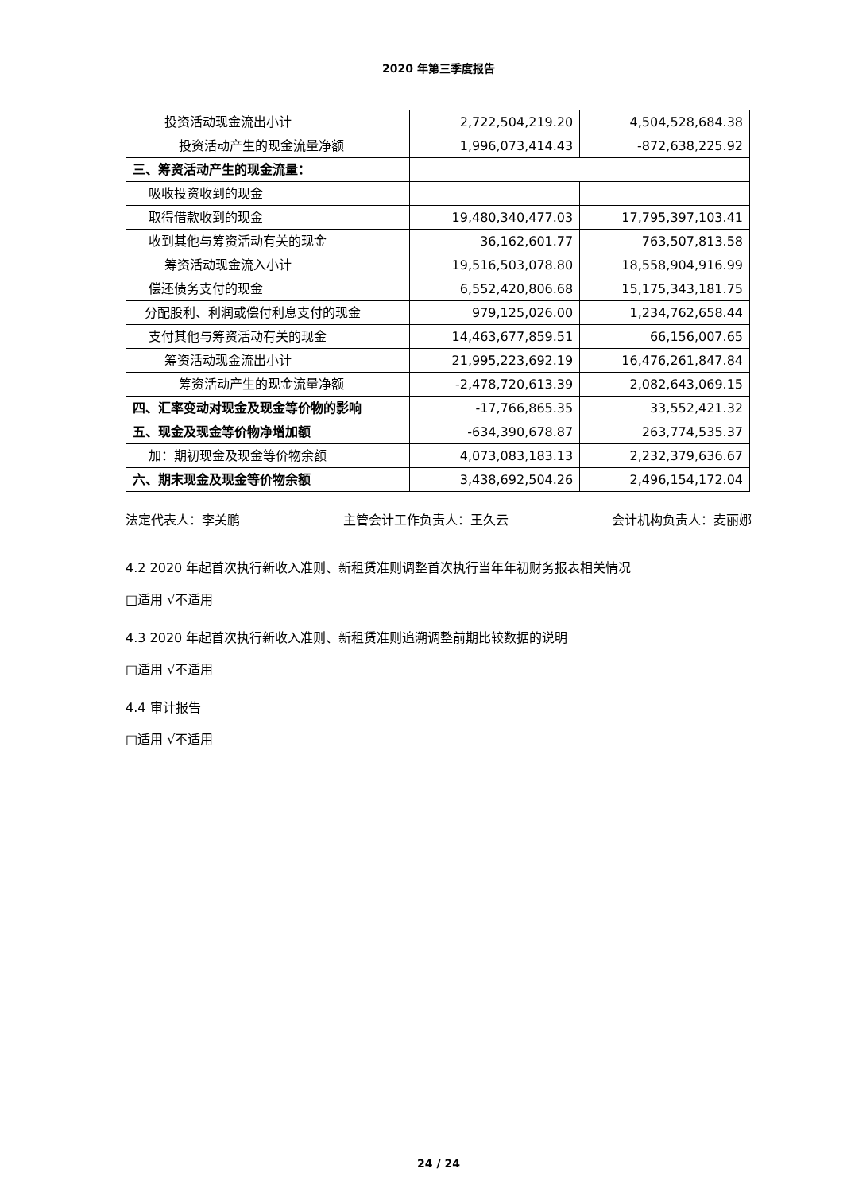2020 年第三季度报告
| 投资活动现金流出小计 | 2,722,504,219.20 | 4,504,528,684.38 |
| 投资活动产生的现金流量净额 | 1,996,073,414.43 | -872,638,225.92 |
| 三、筹资活动产生的现金流量： | | |
| 吸收投资收到的现金 | | |
| 取得借款收到的现金 | 19,480,340,477.03 | 17,795,397,103.41 |
| 收到其他与筹资活动有关的现金 | 36,162,601.77 | 763,507,813.58 |
| 筹资活动现金流入小计 | 19,516,503,078.80 | 18,558,904,916.99 |
| 偿还债务支付的现金 | 6,552,420,806.68 | 15,175,343,181.75 |
| 分配股利、利润或偿付利息支付的现金 | 979,125,026.00 | 1,234,762,658.44 |
| 支付其他与筹资活动有关的现金 | 14,463,677,859.51 | 66,156,007.65 |
| 筹资活动现金流出小计 | 21,995,223,692.19 | 16,476,261,847.84 |
| 筹资活动产生的现金流量净额 | -2,478,720,613.39 | 2,082,643,069.15 |
| 四、汇率变动对现金及现金等价物的影响 | -17,766,865.35 | 33,552,421.32 |
| 五、现金及现金等价物净增加额 | -634,390,678.87 | 263,774,535.37 |
| 加：期初现金及现金等价物余额 | 4,073,083,183.13 | 2,232,379,636.67 |
| 六、期末现金及现金等价物余额 | 3,438,692,504.26 | 2,496,154,172.04 |
法定代表人：李关鹏 主管会计工作负责人：王久云 会计机构负责人：麦丽娜
4.2 2020 年起首次执行新收入准则、新租赁准则调整首次执行当年年初财务报表相关情况
□适用 √不适用
4.3 2020 年起首次执行新收入准则、新租赁准则追溯调整前期比较数据的说明
□适用 √不适用
4.4 审计报告
□适用 √不适用
24 / 24